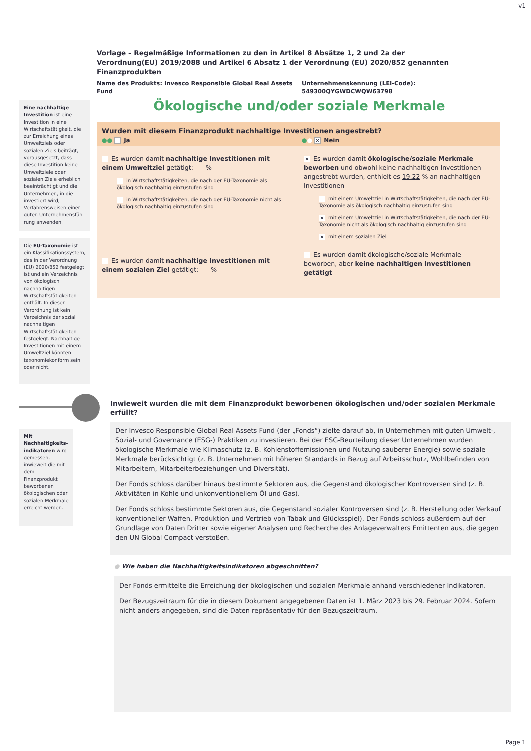v1
Vorlage – Regelmäßige Informationen zu den in Artikel 8 Absätze 1, 2 und 2a der Verordnung(EU) 2019/2088 und Artikel 6 Absatz 1 der Verordnung (EU) 2020/852 genannten Finanzprodukten
Name des Produkts: Invesco Responsible Global Real Assets Fund
Unternehmenskennung (LEI-Code):
549300QYGWDCWQW63798
Eine nachhaltige Investition ist eine Investition in eine Wirtschaftstätigkeit, die zur Erreichung eines Umweltziels oder sozialen Ziels beiträgt, vorausgesetzt, dass diese Investition keine Umweltziele oder sozialen Ziele erheblich beeinträchtigt und die Unternehmen, in die investiert wird, Verfahrensweisen einer guten Unternehmensfüh-rung anwenden.
Die EU-Taxonomie ist ein Klassifikationssystem, das in der Verordnung (EU) 2020/852 festgelegt ist und ein Verzeichnis von ökologisch nachhaltigen Wirtschaftstätigkeiten enthält. In dieser Verordnung ist kein Verzeichnis der sozial nachhaltigen Wirtschaftstätigkeiten festgelegt. Nachhaltige Investitionen mit einem Umweltziel könnten taxonomiekonform sein oder nicht.
Ökologische und/oder soziale Merkmale
Wurden mit diesem Finanzprodukt nachhaltige Investitionen angestrebt?
●● Ja ●● ✕ Nein
Es wurden damit nachhaltige Investitionen mit einem Umweltziel getätigt:____%
in Wirtschaftstätigkeiten, die nach der EU-Taxonomie als ökologisch nachhaltig einzustufen sind
in Wirtschaftstätigkeiten, die nach der EU-Taxonomie nicht als ökologisch nachhaltig einzustufen sind
Es wurden damit nachhaltige Investitionen mit einem sozialen Ziel getätigt:____%
✕ Es wurden damit ökologische/soziale Merkmale beworben und obwohl keine nachhaltigen Investitionen angestrebt wurden, enthielt es 19,22 % an nachhaltigen Investitionen
mit einem Umweltziel in Wirtschaftstätigkeiten, die nach der EU-Taxonomie als ökologisch nachhaltig einzustufen sind
✕ mit einem Umweltziel in Wirtschaftstätigkeiten, die nach der EU-Taxonomie nicht als ökologisch nachhaltig einzustufen sind
✕ mit einem sozialen Ziel
Es wurden damit ökologische/soziale Merkmale beworben, aber keine nachhaltigen Investitionen getätigt
Inwieweit wurden die mit dem Finanzprodukt beworbenen ökologischen und/oder sozialen Merkmale erfüllt?
Mit Nachhaltigkeits-indikatoren wird gemessen, inwieweit die mit dem Finanzprodukt beworbenen ökologischen oder sozialen Merkmale erreicht werden.
Der Invesco Responsible Global Real Assets Fund (der „Fonds“) zielte darauf ab, in Unternehmen mit guten Umwelt-, Sozial- und Governance (ESG-) Praktiken zu investieren. Bei der ESG-Beurteilung dieser Unternehmen wurden ökologische Merkmale wie Klimaschutz (z. B. Kohlenstoffemissionen und Nutzung sauberer Energie) sowie soziale Merkmale berücksichtigt (z. B. Unternehmen mit höheren Standards in Bezug auf Arbeitsschutz, Wohlbefinden von Mitarbeitern, Mitarbeiterbeziehungen und Diversität).
Der Fonds schloss darüber hinaus bestimmte Sektoren aus, die Gegenstand ökologischer Kontroversen sind (z. B. Aktivitäten in Kohle und unkonventionellem Öl und Gas).
Der Fonds schloss bestimmte Sektoren aus, die Gegenstand sozialer Kontroversen sind (z. B. Herstellung oder Verkauf konventioneller Waffen, Produktion und Vertrieb von Tabak und Glücksspiel). Der Fonds schloss außerdem auf der Grundlage von Daten Dritter sowie eigener Analysen und Recherche des Anlageverwalters Emittenten aus, die gegen den UN Global Compact verstoßen.
● Wie haben die Nachhaltigkeitsindikatoren abgeschnitten?
Der Fonds ermittelte die Erreichung der ökologischen und sozialen Merkmale anhand verschiedener Indikatoren.
Der Bezugszeitraum für die in diesem Dokument angegebenen Daten ist 1. März 2023 bis 29. Februar 2024. Sofern nicht anders angegeben, sind die Daten repräsentativ für den Bezugszeitraum.
Page 1